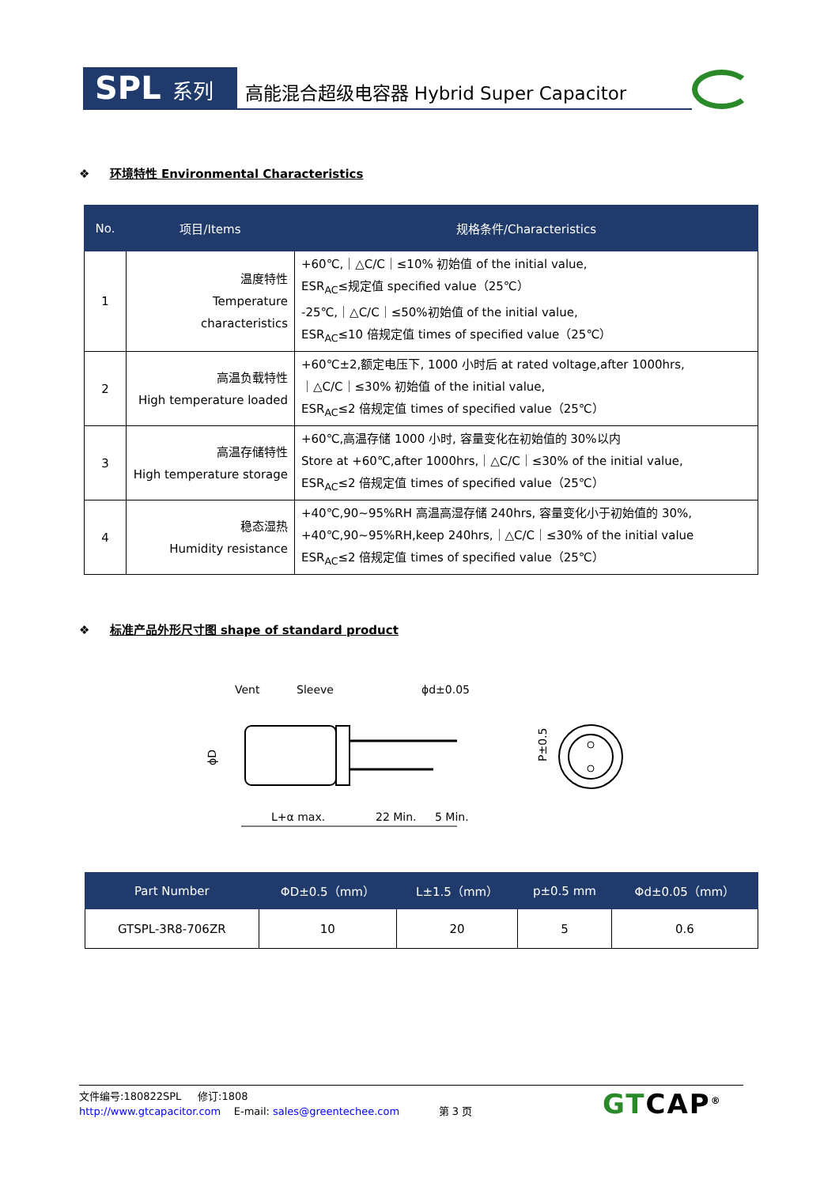SPL 系列 高能混合超级电容器 Hybrid Super Capacitor
❖ 环境特性 Environmental Characteristics
| No. | 项目/Items | 规格条件/Characteristics |
| --- | --- | --- |
| 1 | 温度特性 Temperature characteristics | +60℃,｜△C/C｜≤10% 初始值 of the initial value, ESR<sub>AC</sub>≤规定值 specified value（25℃） -25℃,｜△C/C｜≤50%初始值 of the initial value, ESR<sub>AC</sub>≤10 倍规定值 times of specified value（25℃） |
| 2 | 高温负载特性 High temperature loaded | +60℃±2,额定电压下, 1000 小时后 at rated voltage,after 1000hrs, ｜△C/C｜≤30% 初始值 of the initial value, ESR<sub>AC</sub>≤2 倍规定值 times of specified value（25℃） |
| 3 | 高温存储特性 High temperature storage | +60℃,高温存储 1000 小时, 容量变化在初始值的 30%以内 Store at +60℃,after 1000hrs,｜△C/C｜≤30% of the initial value, ESR<sub>AC</sub>≤2 倍规定值 times of specified value（25℃） |
| 4 | 稳态湿热 Humidity resistance | +40℃,90~95%RH 高温高湿存储 240hrs, 容量变化小于初始值的 30%, +40℃,90~95%RH,keep 240hrs,｜△C/C｜≤30% of the initial value ESR<sub>AC</sub>≤2 倍规定值 times of specified value（25℃） |
❖ 标准产品外形尺寸图 shape of standard product
Vent
Sleeve
ϕd±0.05
ϕD
L+α max.
22 Min.
5 Min.
P±0.5
| Part Number | ΦD±0.5（mm） | L±1.5（mm） | p±0.5 mm | Φd±0.05（mm） |
| --- | --- | --- | --- | --- |
| GTSPL-3R8-706ZR | 10 | 20 | 5 | 0.6 |
文件编号:180822SPL 修订:1808
http://www.gtcapacitor.com E-mail: sales@greentechee.com 第 3 页
GTCAP<sup>®</sup>